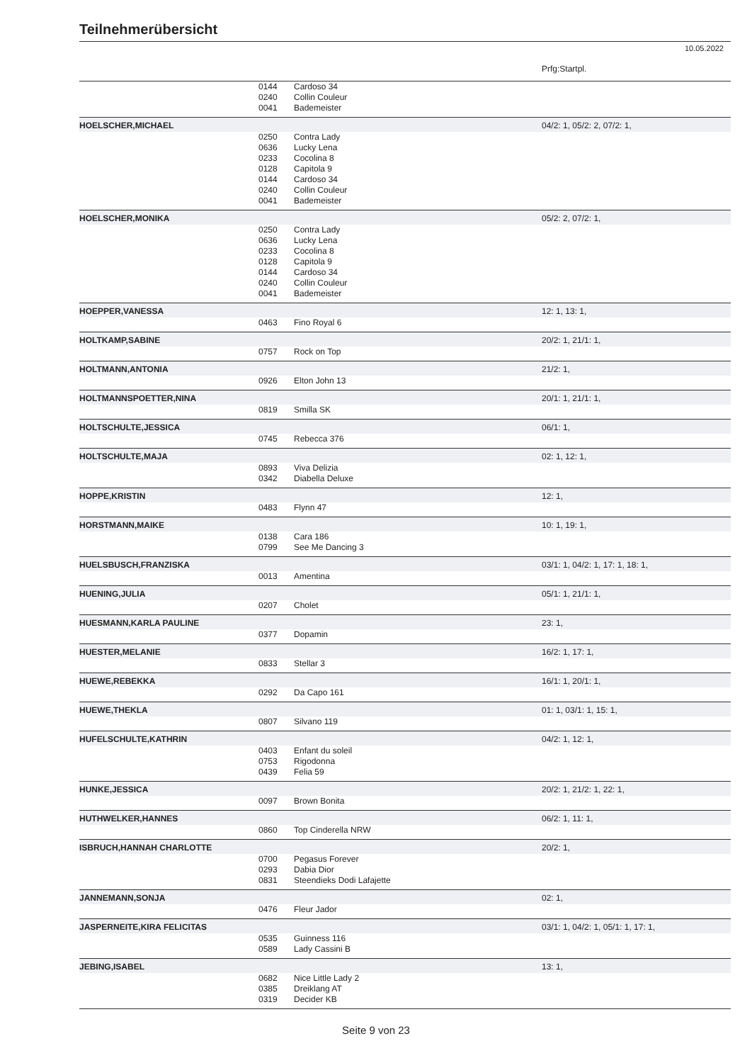Teilnehmerübersicht
10.05.2022
| | | | Prfg:Startpl. |
| | 0144 | Cardoso 34 | |
| | 0240 | Collin Couleur | |
| | 0041 | Bademeister | |
| HOELSCHER,MICHAEL | | | 04/2: 1, 05/2: 2, 07/2: 1, |
| | 0250 | Contra Lady | |
| | 0636 | Lucky Lena | |
| | 0233 | Cocolina 8 | |
| | 0128 | Capitola 9 | |
| | 0144 | Cardoso 34 | |
| | 0240 | Collin Couleur | |
| | 0041 | Bademeister | |
| HOELSCHER,MONIKA | | | 05/2: 2, 07/2: 1, |
| | 0250 | Contra Lady | |
| | 0636 | Lucky Lena | |
| | 0233 | Cocolina 8 | |
| | 0128 | Capitola 9 | |
| | 0144 | Cardoso 34 | |
| | 0240 | Collin Couleur | |
| | 0041 | Bademeister | |
| HOEPPER,VANESSA | | | 12: 1, 13: 1, |
| | 0463 | Fino Royal 6 | |
| HOLTKAMP,SABINE | | | 20/2: 1, 21/1: 1, |
| | 0757 | Rock on Top | |
| HOLTMANN,ANTONIA | | | 21/2: 1, |
| | 0926 | Elton John 13 | |
| HOLTMANNSPOETTER,NINA | | | 20/1: 1, 21/1: 1, |
| | 0819 | Smilla SK | |
| HOLTSCHULTE,JESSICA | | | 06/1: 1, |
| | 0745 | Rebecca 376 | |
| HOLTSCHULTE,MAJA | | | 02: 1, 12: 1, |
| | 0893 | Viva Delizia | |
| | 0342 | Diabella Deluxe | |
| HOPPE,KRISTIN | | | 12: 1, |
| | 0483 | Flynn 47 | |
| HORSTMANN,MAIKE | | | 10: 1, 19: 1, |
| | 0138 | Cara 186 | |
| | 0799 | See Me Dancing 3 | |
| HUELSBUSCH,FRANZISKA | | | 03/1: 1, 04/2: 1, 17: 1, 18: 1, |
| | 0013 | Amentina | |
| HUENING,JULIA | | | 05/1: 1, 21/1: 1, |
| | 0207 | Cholet | |
| HUESMANN,KARLA PAULINE | | | 23: 1, |
| | 0377 | Dopamin | |
| HUESTER,MELANIE | | | 16/2: 1, 17: 1, |
| | 0833 | Stellar 3 | |
| HUEWE,REBEKKA | | | 16/1: 1, 20/1: 1, |
| | 0292 | Da Capo 161 | |
| HUEWE,THEKLA | | | 01: 1, 03/1: 1, 15: 1, |
| | 0807 | Silvano 119 | |
| HUFELSCHULTE,KATHRIN | | | 04/2: 1, 12: 1, |
| | 0403 | Enfant du soleil | |
| | 0753 | Rigodonna | |
| | 0439 | Felia 59 | |
| HUNKE,JESSICA | | | 20/2: 1, 21/2: 1, 22: 1, |
| | 0097 | Brown Bonita | |
| HUTHWELKER,HANNES | | | 06/2: 1, 11: 1, |
| | 0860 | Top Cinderella NRW | |
| ISBRUCH,HANNAH CHARLOTTE | | | 20/2: 1, |
| | 0700 | Pegasus Forever | |
| | 0293 | Dabia Dior | |
| | 0831 | Steendieks Dodi Lafajette | |
| JANNEMANN,SONJA | | | 02: 1, |
| | 0476 | Fleur Jador | |
| JASPERNEITE,KIRA FELICITAS | | | 03/1: 1, 04/2: 1, 05/1: 1, 17: 1, |
| | 0535 | Guinness 116 | |
| | 0589 | Lady Cassini B | |
| JEBING,ISABEL | | | 13: 1, |
| | 0682 | Nice Little Lady 2 | |
| | 0385 | Dreiklang AT | |
| | 0319 | Decider KB | |
Seite 9 von 23